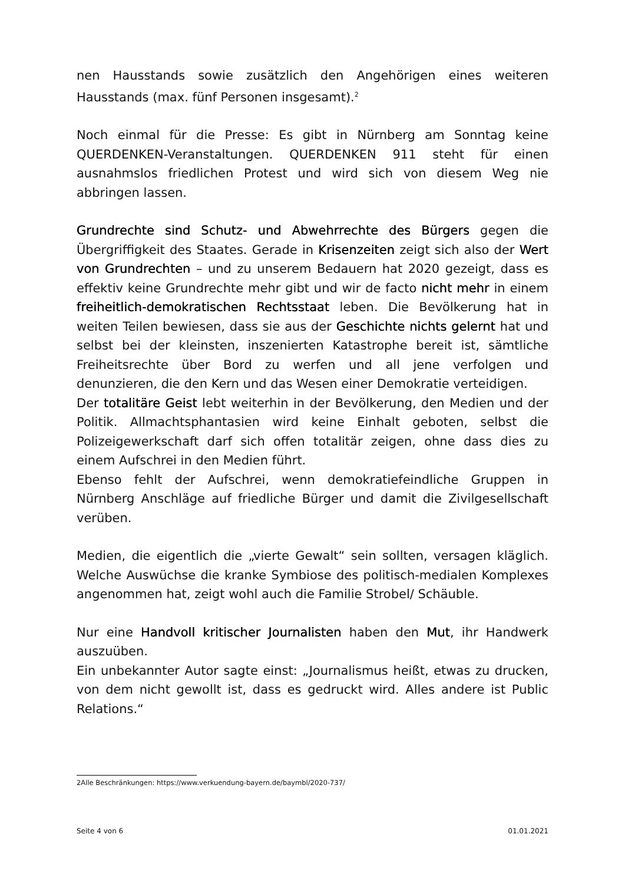nen Hausstands sowie zusätzlich den Angehörigen eines weiteren Hausstands (max. fünf Personen insgesamt).<sup>2</sup>
Noch einmal für die Presse: Es gibt in Nürnberg am Sonntag keine QUERDENKEN-Veranstaltungen. QUERDENKEN 911 steht für einen ausnahmslos friedlichen Protest und wird sich von diesem Weg nie abbringen lassen.
Grundrechte sind Schutz- und Abwehrrechte des Bürgers gegen die Übergriffigkeit des Staates. Gerade in Krisenzeiten zeigt sich also der Wert von Grundrechten – und zu unserem Bedauern hat 2020 gezeigt, dass es effektiv keine Grundrechte mehr gibt und wir de facto nicht mehr in einem freiheitlich-demokratischen Rechtsstaat leben. Die Bevölkerung hat in weiten Teilen bewiesen, dass sie aus der Geschichte nichts gelernt hat und selbst bei der kleinsten, inszenierten Katastrophe bereit ist, sämtliche Freiheitsrechte über Bord zu werfen und all jene verfolgen und denunzieren, die den Kern und das Wesen einer Demokratie verteidigen.
Der totalitäre Geist lebt weiterhin in der Bevölkerung, den Medien und der Politik. Allmachtsphantasien wird keine Einhalt geboten, selbst die Polizeigewerkschaft darf sich offen totalitär zeigen, ohne dass dies zu einem Aufschrei in den Medien führt.
Ebenso fehlt der Aufschrei, wenn demokratiefeindliche Gruppen in Nürnberg Anschläge auf friedliche Bürger und damit die Zivilgesellschaft verüben.
Medien, die eigentlich die „vierte Gewalt“ sein sollten, versagen kläglich. Welche Auswüchse die kranke Symbiose des politisch-medialen Komplexes angenommen hat, zeigt wohl auch die Familie Strobel/ Schäuble.
Nur eine Handvoll kritischer Journalisten haben den Mut, ihr Handwerk auszuüben.
Ein unbekannter Autor sagte einst: „Journalismus heißt, etwas zu drucken, von dem nicht gewollt ist, dass es gedruckt wird. Alles andere ist Public Relations.“
2Alle Beschränkungen: https://www.verkuendung-bayern.de/baymbl/2020-737/
Seite 4 von 6 01.01.2021